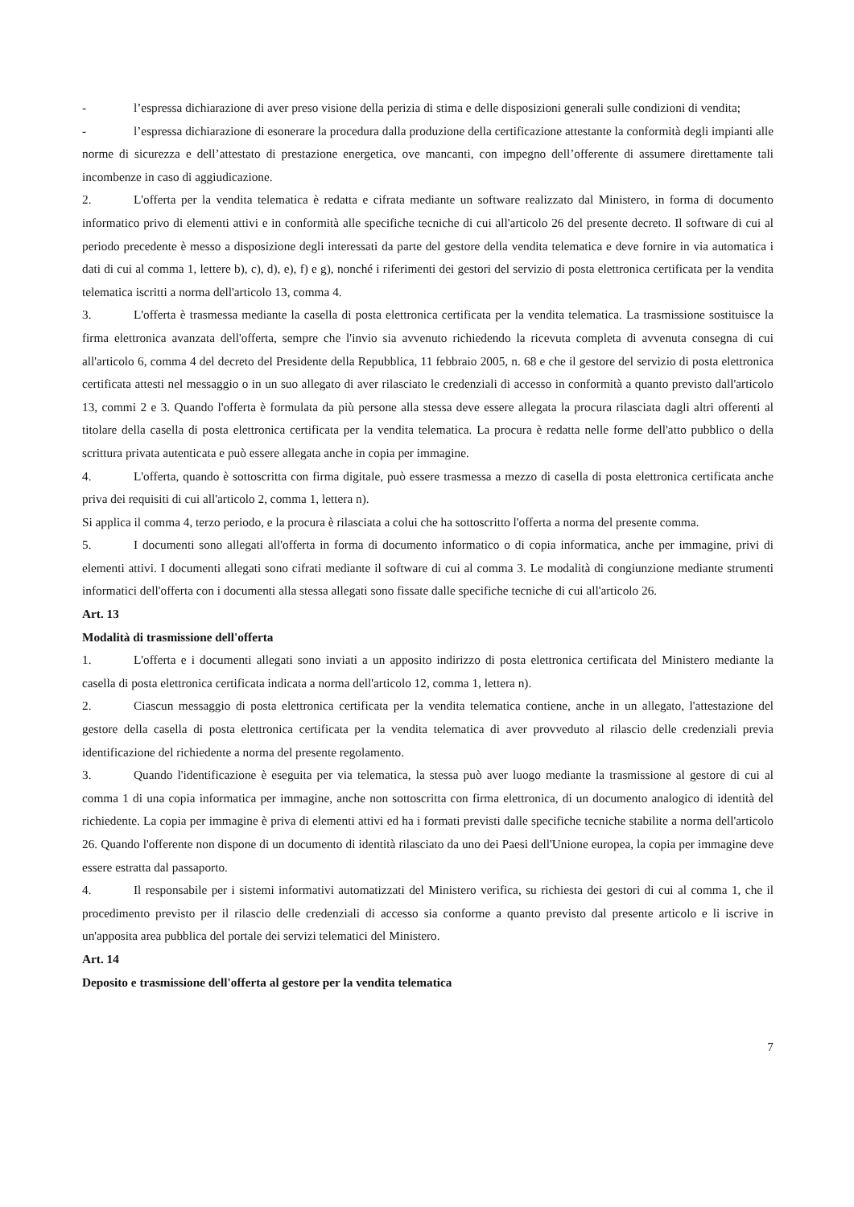- l’espressa dichiarazione di aver preso visione della perizia di stima e delle disposizioni generali sulle condizioni di vendita;
- l’espressa dichiarazione di esonerare la procedura dalla produzione della certificazione attestante la conformità degli impianti alle norme di sicurezza e dell’attestato di prestazione energetica, ove mancanti, con impegno dell’offerente di assumere direttamente tali incombenze in caso di aggiudicazione.
2. L'offerta per la vendita telematica è redatta e cifrata mediante un software realizzato dal Ministero, in forma di documento informatico privo di elementi attivi e in conformità alle specifiche tecniche di cui all'articolo 26 del presente decreto. Il software di cui al periodo precedente è messo a disposizione degli interessati da parte del gestore della vendita telematica e deve fornire in via automatica i dati di cui al comma 1, lettere b), c), d), e), f) e g), nonché i riferimenti dei gestori del servizio di posta elettronica certificata per la vendita telematica iscritti a norma dell'articolo 13, comma 4.
3. L'offerta è trasmessa mediante la casella di posta elettronica certificata per la vendita telematica. La trasmissione sostituisce la firma elettronica avanzata dell'offerta, sempre che l'invio sia avvenuto richiedendo la ricevuta completa di avvenuta consegna di cui all'articolo 6, comma 4 del decreto del Presidente della Repubblica, 11 febbraio 2005, n. 68 e che il gestore del servizio di posta elettronica certificata attesti nel messaggio o in un suo allegato di aver rilasciato le credenziali di accesso in conformità a quanto previsto dall'articolo 13, commi 2 e 3. Quando l'offerta è formulata da più persone alla stessa deve essere allegata la procura rilasciata dagli altri offerenti al titolare della casella di posta elettronica certificata per la vendita telematica. La procura è redatta nelle forme dell'atto pubblico o della scrittura privata autenticata e può essere allegata anche in copia per immagine.
4. L'offerta, quando è sottoscritta con firma digitale, può essere trasmessa a mezzo di casella di posta elettronica certificata anche priva dei requisiti di cui all'articolo 2, comma 1, lettera n).
Si applica il comma 4, terzo periodo, e la procura è rilasciata a colui che ha sottoscritto l'offerta a norma del presente comma.
5. I documenti sono allegati all'offerta in forma di documento informatico o di copia informatica, anche per immagine, privi di elementi attivi. I documenti allegati sono cifrati mediante il software di cui al comma 3. Le modalità di congiunzione mediante strumenti informatici dell'offerta con i documenti alla stessa allegati sono fissate dalle specifiche tecniche di cui all'articolo 26.
Art. 13
Modalità di trasmissione dell'offerta
1. L'offerta e i documenti allegati sono inviati a un apposito indirizzo di posta elettronica certificata del Ministero mediante la casella di posta elettronica certificata indicata a norma dell'articolo 12, comma 1, lettera n).
2. Ciascun messaggio di posta elettronica certificata per la vendita telematica contiene, anche in un allegato, l'attestazione del gestore della casella di posta elettronica certificata per la vendita telematica di aver provveduto al rilascio delle credenziali previa identificazione del richiedente a norma del presente regolamento.
3. Quando l'identificazione è eseguita per via telematica, la stessa può aver luogo mediante la trasmissione al gestore di cui al comma 1 di una copia informatica per immagine, anche non sottoscritta con firma elettronica, di un documento analogico di identità del richiedente. La copia per immagine è priva di elementi attivi ed ha i formati previsti dalle specifiche tecniche stabilite a norma dell'articolo 26. Quando l'offerente non dispone di un documento di identità rilasciato da uno dei Paesi dell'Unione europea, la copia per immagine deve essere estratta dal passaporto.
4. Il responsabile per i sistemi informativi automatizzati del Ministero verifica, su richiesta dei gestori di cui al comma 1, che il procedimento previsto per il rilascio delle credenziali di accesso sia conforme a quanto previsto dal presente articolo e li iscrive in un'apposita area pubblica del portale dei servizi telematici del Ministero.
Art. 14
Deposito e trasmissione dell'offerta al gestore per la vendita telematica
7